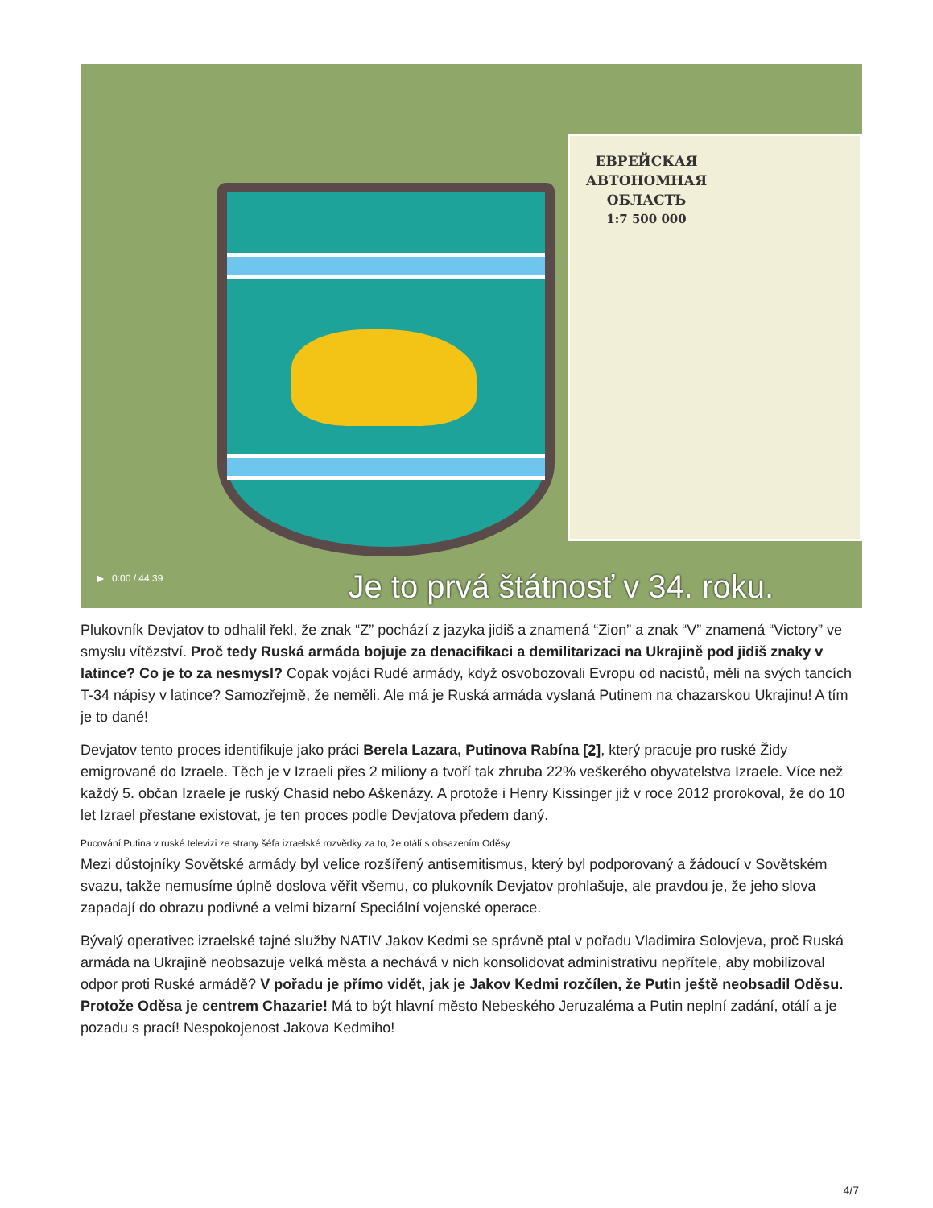ЕВРЕЙСКАЯ АВТОНОМНАЯ ОБЛАСТЬ
1:7 500 000
▶ 0:00 / 44:39
Je to prvá štátnosť v 34. roku.
Plukovník Devjatov to odhalil řekl, že znak “Z” pochází z jazyka jidiš a znamená “Zion” a znak “V” znamená “Victory” ve smyslu vítězství. Proč tedy Ruská armáda bojuje za denacifikaci a demilitarizaci na Ukrajině pod jidiš znaky v latince? Co je to za nesmysl? Copak vojáci Rudé armády, když osvobozovali Evropu od nacistů, měli na svých tancích T-34 nápisy v latince? Samozřejmě, že neměli. Ale má je Ruská armáda vyslaná Putinem na chazarskou Ukrajinu! A tím je to dané!
Devjatov tento proces identifikuje jako práci Berela Lazara, Putinova Rabína [2], který pracuje pro ruské Židy emigrované do Izraele. Těch je v Izraeli přes 2 miliony a tvoří tak zhruba 22% veškerého obyvatelstva Izraele. Více než každý 5. občan Izraele je ruský Chasid nebo Aškenázy. A protože i Henry Kissinger již v roce 2012 prorokoval, že do 10 let Izrael přestane existovat, je ten proces podle Devjatova předem daný.
Pucování Putina v ruské televizi ze strany šéfa izraelské rozvědky za to, že otálí s obsazením Oděsy
Mezi důstojníky Sovětské armády byl velice rozšířený antisemitismus, který byl podporovaný a žádoucí v Sovětském svazu, takže nemusíme úplně doslova věřit všemu, co plukovník Devjatov prohlašuje, ale pravdou je, že jeho slova zapadají do obrazu podivné a velmi bizarní Speciální vojenské operace.
Bývalý operativec izraelské tajné služby NATIV Jakov Kedmi se správně ptal v pořadu Vladimira Solovjeva, proč Ruská armáda na Ukrajině neobsazuje velká města a nechává v nich konsolidovat administrativu nepřítele, aby mobilizoval odpor proti Ruské armádě? V pořadu je přímo vidět, jak je Jakov Kedmi rozčílen, že Putin ještě neobsadil Oděsu. Protože Oděsa je centrem Chazarie! Má to být hlavní město Nebeského Jeruzaléma a Putin neplní zadání, otálí a je pozadu s prací! Nespokojenost Jakova Kedmiho!
4/7